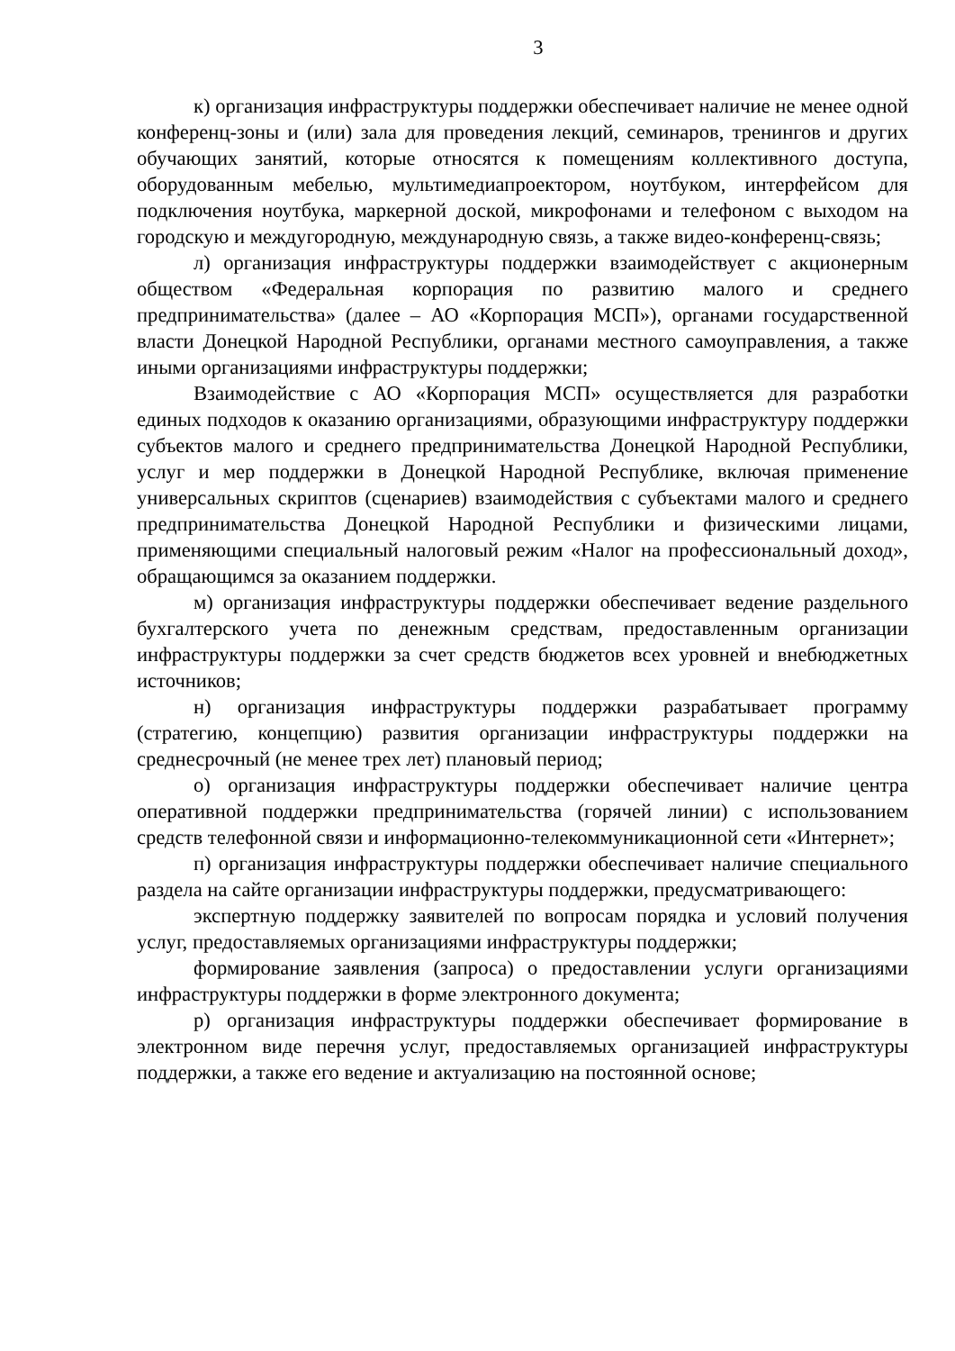3
к) организация инфраструктуры поддержки обеспечивает наличие не менее одной конференц-зоны и (или) зала для проведения лекций, семинаров, тренингов и других обучающих занятий, которые относятся к помещениям коллективного доступа, оборудованным мебелью, мультимедиапроектором, ноутбуком, интерфейсом для подключения ноутбука, маркерной доской, микрофонами и телефоном с выходом на городскую и междугородную, международную связь, а также видео-конференц-связь;
л) организация инфраструктуры поддержки взаимодействует с акционерным обществом «Федеральная корпорация по развитию малого и среднего предпринимательства» (далее – АО «Корпорация МСП»), органами государственной власти Донецкой Народной Республики, органами местного самоуправления, а также иными организациями инфраструктуры поддержки;
Взаимодействие с АО «Корпорация МСП» осуществляется для разработки единых подходов к оказанию организациями, образующими инфраструктуру поддержки субъектов малого и среднего предпринимательства Донецкой Народной Республики, услуг и мер поддержки в Донецкой Народной Республике, включая применение универсальных скриптов (сценариев) взаимодействия с субъектами малого и среднего предпринимательства Донецкой Народной Республики и физическими лицами, применяющими специальный налоговый режим «Налог на профессиональный доход», обращающимся за оказанием поддержки.
м) организация инфраструктуры поддержки обеспечивает ведение раздельного бухгалтерского учета по денежным средствам, предоставленным организации инфраструктуры поддержки за счет средств бюджетов всех уровней и внебюджетных источников;
н) организация инфраструктуры поддержки разрабатывает программу (стратегию, концепцию) развития организации инфраструктуры поддержки на среднесрочный (не менее трех лет) плановый период;
о) организация инфраструктуры поддержки обеспечивает наличие центра оперативной поддержки предпринимательства (горячей линии) с использованием средств телефонной связи и информационно-телекоммуникационной сети «Интернет»;
п) организация инфраструктуры поддержки обеспечивает наличие специального раздела на сайте организации инфраструктуры поддержки, предусматривающего:
экспертную поддержку заявителей по вопросам порядка и условий получения услуг, предоставляемых организациями инфраструктуры поддержки;
формирование заявления (запроса) о предоставлении услуги организациями инфраструктуры поддержки в форме электронного документа;
р) организация инфраструктуры поддержки обеспечивает формирование в электронном виде перечня услуг, предоставляемых организацией инфраструктуры поддержки, а также его ведение и актуализацию на постоянной основе;